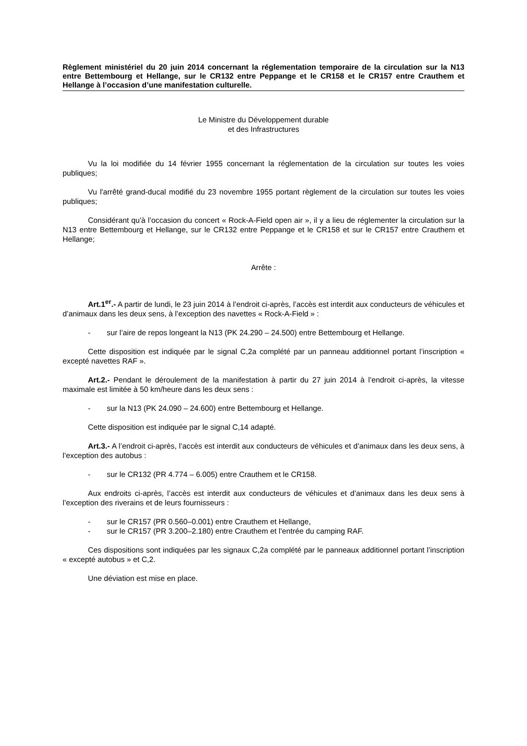Règlement ministériel du 20 juin 2014 concernant la réglementation temporaire de la circulation sur la N13 entre Bettembourg et Hellange, sur le CR132 entre Peppange et le CR158 et le CR157 entre Crauthem et Hellange à l’occasion d’une manifestation culturelle.
Le Ministre du Développement durable
et des Infrastructures
Vu la loi modifiée du 14 février 1955 concernant la réglementation de la circulation sur toutes les voies publiques;
Vu l'arrêté grand-ducal modifié du 23 novembre 1955 portant règlement de la circulation sur toutes les voies publiques;
Considérant qu'à l’occasion du concert « Rock-A-Field open air », il y a lieu de réglementer la circulation sur la N13 entre Bettembourg et Hellange, sur le CR132 entre Peppange et le CR158 et sur le CR157 entre Crauthem et Hellange;
Arrête :
Art.1<sup>er</sup>.- A partir de lundi, le 23 juin 2014 à l’endroit ci-après, l’accès est interdit aux conducteurs de véhicules et d’animaux dans les deux sens, à l’exception des navettes « Rock-A-Field » :
- sur l’aire de repos longeant la N13 (PK 24.290 – 24.500) entre Bettembourg et Hellange.
Cette disposition est indiquée par le signal C,2a complété par un panneau additionnel portant l’inscription « excepté navettes RAF ».
Art.2.- Pendant le déroulement de la manifestation à partir du 27 juin 2014 à l’endroit ci-après, la vitesse maximale est limitée à 50 km/heure dans les deux sens :
- sur la N13 (PK 24.090 – 24.600) entre Bettembourg et Hellange.
Cette disposition est indiquée par le signal C,14 adapté.
Art.3.- A l’endroit ci-après, l’accès est interdit aux conducteurs de véhicules et d’animaux dans les deux sens, à l’exception des autobus :
- sur le CR132 (PR 4.774 – 6.005) entre Crauthem et le CR158.
Aux endroits ci-après, l’accès est interdit aux conducteurs de véhicules et d’animaux dans les deux sens à l’exception des riverains et de leurs fournisseurs :
- sur le CR157 (PR 0.560–0.001) entre Crauthem et Hellange,
- sur le CR157 (PR 3.200–2.180) entre Crauthem et l’entrée du camping RAF.
Ces dispositions sont indiquées par les signaux C,2a complété par le panneaux additionnel portant l’inscription « excepté autobus » et C,2.
Une déviation est mise en place.